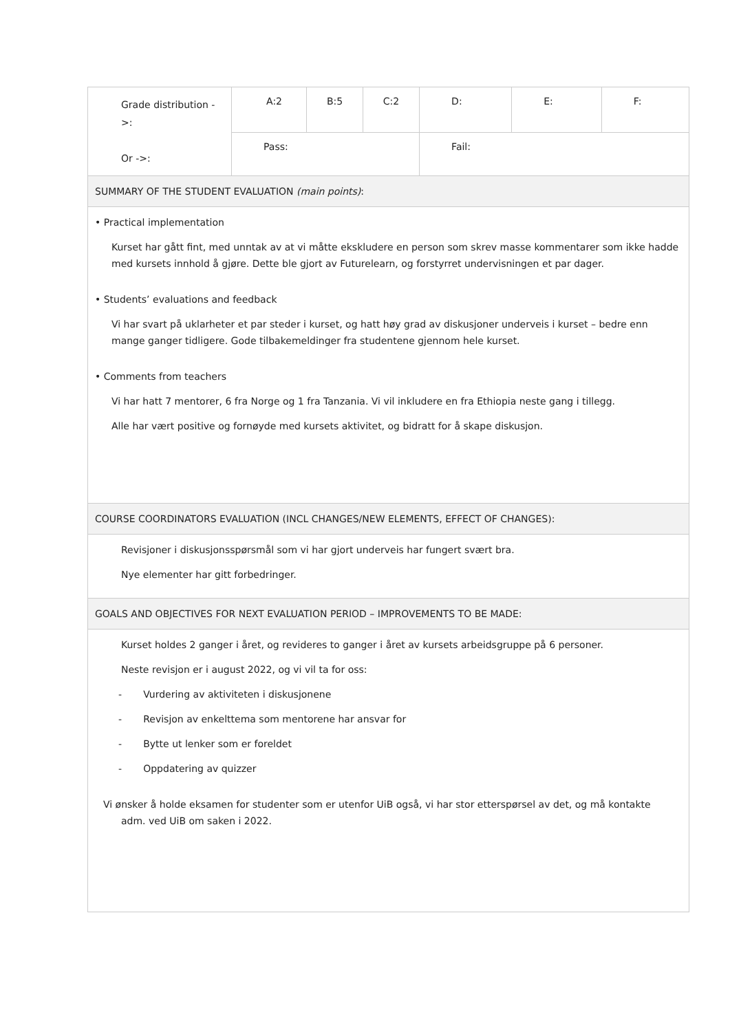| Grade distribution ->: Or ->: | A:2 | B:5 | C:2 | D: | E: | F: |
| | Pass: | | | Fail: | | |
| SUMMARY OF THE STUDENT EVALUATION (main points) : | | | | | | |
| • Practical implementation Kurset har gått fint, med unntak av at vi måtte ekskludere en person som skrev masse kommentarer som ikke hadde med kursets innhold å gjøre. Dette ble gjort av Futurelearn, og forstyrret undervisningen et par dager. • Students’ evaluations and feedback Vi har svart på uklarheter et par steder i kurset, og hatt høy grad av diskusjoner underveis i kurset – bedre enn mange ganger tidligere. Gode tilbakemeldinger fra studentene gjennom hele kurset. • Comments from teachers Vi har hatt 7 mentorer, 6 fra Norge og 1 fra Tanzania. Vi vil inkludere en fra Ethiopia neste gang i tillegg. Alle har vært positive og fornøyde med kursets aktivitet, og bidratt for å skape diskusjon. | | | | | | |
| COURSE COORDINATORS EVALUATION (INCL CHANGES/NEW ELEMENTS, EFFECT OF CHANGES): | | | | | | |
| Revisjoner i diskusjonsspørsmål som vi har gjort underveis har fungert svært bra. Nye elementer har gitt forbedringer. | | | | | | |
| GOALS AND OBJECTIVES FOR NEXT EVALUATION PERIOD – IMPROVEMENTS TO BE MADE: | | | | | | |
| Kurset holdes 2 ganger i året, og revideres to ganger i året av kursets arbeidsgruppe på 6 personer. Neste revisjon er i august 2022, og vi vil ta for oss: - Vurdering av aktiviteten i diskusjonene - Revisjon av enkelttema som mentorene har ansvar for - Bytte ut lenker som er foreldet - Oppdatering av quizzer Vi ønsker å holde eksamen for studenter som er utenfor UiB også, vi har stor etterspørsel av det, og må kontakte adm. ved UiB om saken i 2022. | | | | | | |